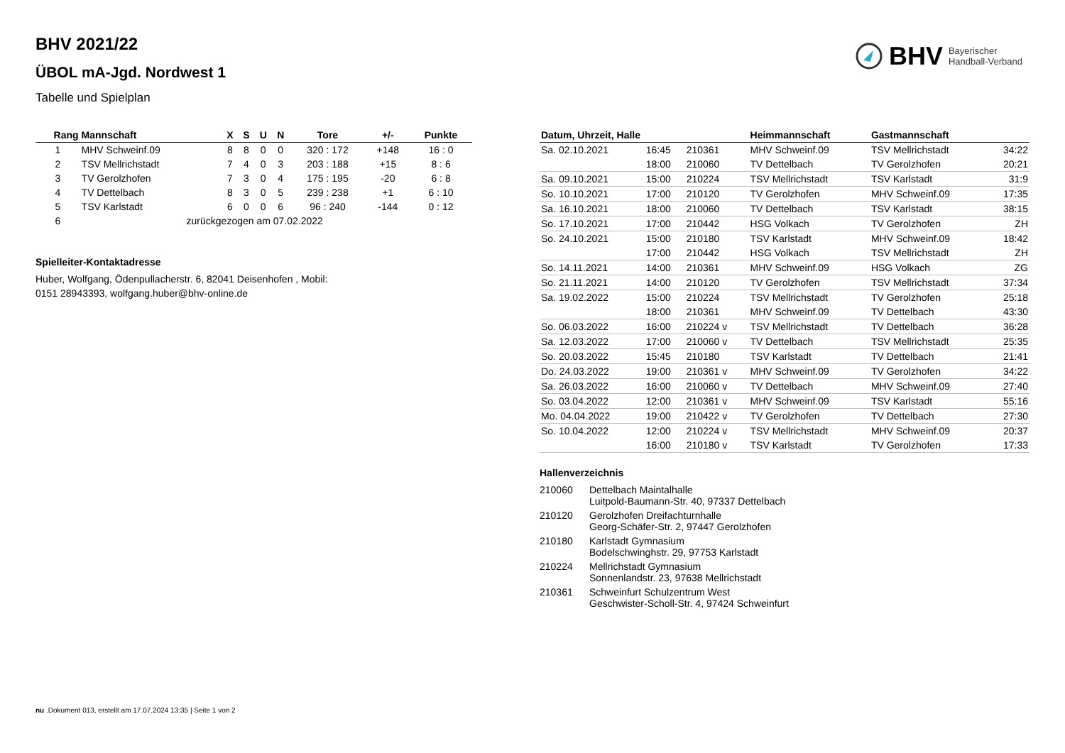BHV Bayerischer
Handball-Verband
BHV 2021/22
ÜBOL mA-Jgd. Nordwest 1
Tabelle und Spielplan
| Rang | Mannschaft | X | S | U | N | Tore | +/- | Punkte |
| --- | --- | --- | --- | --- | --- | --- | --- | --- |
| 1 | MHV Schweinf.09 | 8 | 8 | 0 | 0 | 320 : 172 | +148 | 16 : 0 |
| 2 | TSV Mellrichstadt | 7 | 4 | 0 | 3 | 203 : 188 | +15 | 8 : 6 |
| 3 | TV Gerolzhofen | 7 | 3 | 0 | 4 | 175 : 195 | -20 | 6 : 8 |
| 4 | TV Dettelbach | 8 | 3 | 0 | 5 | 239 : 238 | +1 | 6 : 10 |
| 5 | TSV Karlstadt | 6 | 0 | 0 | 6 | 96 : 240 | -144 | 0 : 12 |
| 6 | zurückgezogen am 07.02.2022 | | | | | | | |
Spielleiter-Kontaktadresse
Huber, Wolfgang, Ödenpullacherstr. 6, 82041 Deisenhofen , Mobil:
0151 28943393, wolfgang.huber@bhv-online.de
| Datum, Uhrzeit, Halle | | | Heimmannschaft | Gastmannschaft | |
| --- | --- | --- | --- | --- | --- |
| Sa. 02.10.2021 | 16:45 | 210361 | MHV Schweinf.09 | TSV Mellrichstadt | 34:22 |
| | 18:00 | 210060 | TV Dettelbach | TV Gerolzhofen | 20:21 |
| Sa. 09.10.2021 | 15:00 | 210224 | TSV Mellrichstadt | TSV Karlstadt | 31:9 |
| So. 10.10.2021 | 17:00 | 210120 | TV Gerolzhofen | MHV Schweinf.09 | 17:35 |
| Sa. 16.10.2021 | 18:00 | 210060 | TV Dettelbach | TSV Karlstadt | 38:15 |
| So. 17.10.2021 | 17:00 | 210442 | HSG Volkach | TV Gerolzhofen | ZH |
| So. 24.10.2021 | 15:00 | 210180 | TSV Karlstadt | MHV Schweinf.09 | 18:42 |
| | 17:00 | 210442 | HSG Volkach | TSV Mellrichstadt | ZH |
| So. 14.11.2021 | 14:00 | 210361 | MHV Schweinf.09 | HSG Volkach | ZG |
| So. 21.11.2021 | 14:00 | 210120 | TV Gerolzhofen | TSV Mellrichstadt | 37:34 |
| Sa. 19.02.2022 | 15:00 | 210224 | TSV Mellrichstadt | TV Gerolzhofen | 25:18 |
| | 18:00 | 210361 | MHV Schweinf.09 | TV Dettelbach | 43:30 |
| So. 06.03.2022 | 16:00 | 210224 v | TSV Mellrichstadt | TV Dettelbach | 36:28 |
| Sa. 12.03.2022 | 17:00 | 210060 v | TV Dettelbach | TSV Mellrichstadt | 25:35 |
| So. 20.03.2022 | 15:45 | 210180 | TSV Karlstadt | TV Dettelbach | 21:41 |
| Do. 24.03.2022 | 19:00 | 210361 v | MHV Schweinf.09 | TV Gerolzhofen | 34:22 |
| Sa. 26.03.2022 | 16:00 | 210060 v | TV Dettelbach | MHV Schweinf.09 | 27:40 |
| So. 03.04.2022 | 12:00 | 210361 v | MHV Schweinf.09 | TSV Karlstadt | 55:16 |
| Mo. 04.04.2022 | 19:00 | 210422 v | TV Gerolzhofen | TV Dettelbach | 27:30 |
| So. 10.04.2022 | 12:00 | 210224 v | TSV Mellrichstadt | MHV Schweinf.09 | 20:37 |
| | 16:00 | 210180 v | TSV Karlstadt | TV Gerolzhofen | 17:33 |
Hallenverzeichnis
| 210060 | Dettelbach Maintalhalle Luitpold-Baumann-Str. 40, 97337 Dettelbach |
| 210120 | Gerolzhofen Dreifachturnhalle Georg-Schäfer-Str. 2, 97447 Gerolzhofen |
| 210180 | Karlstadt Gymnasium Bodelschwinghstr. 29, 97753 Karlstadt |
| 210224 | Mellrichstadt Gymnasium Sonnenlandstr. 23, 97638 Mellrichstadt |
| 210361 | Schweinfurt Schulzentrum West Geschwister-Scholl-Str. 4, 97424 Schweinfurt |
nu .Dokument 013, erstellt am 17.07.2024 13:35 | Seite 1 von 2